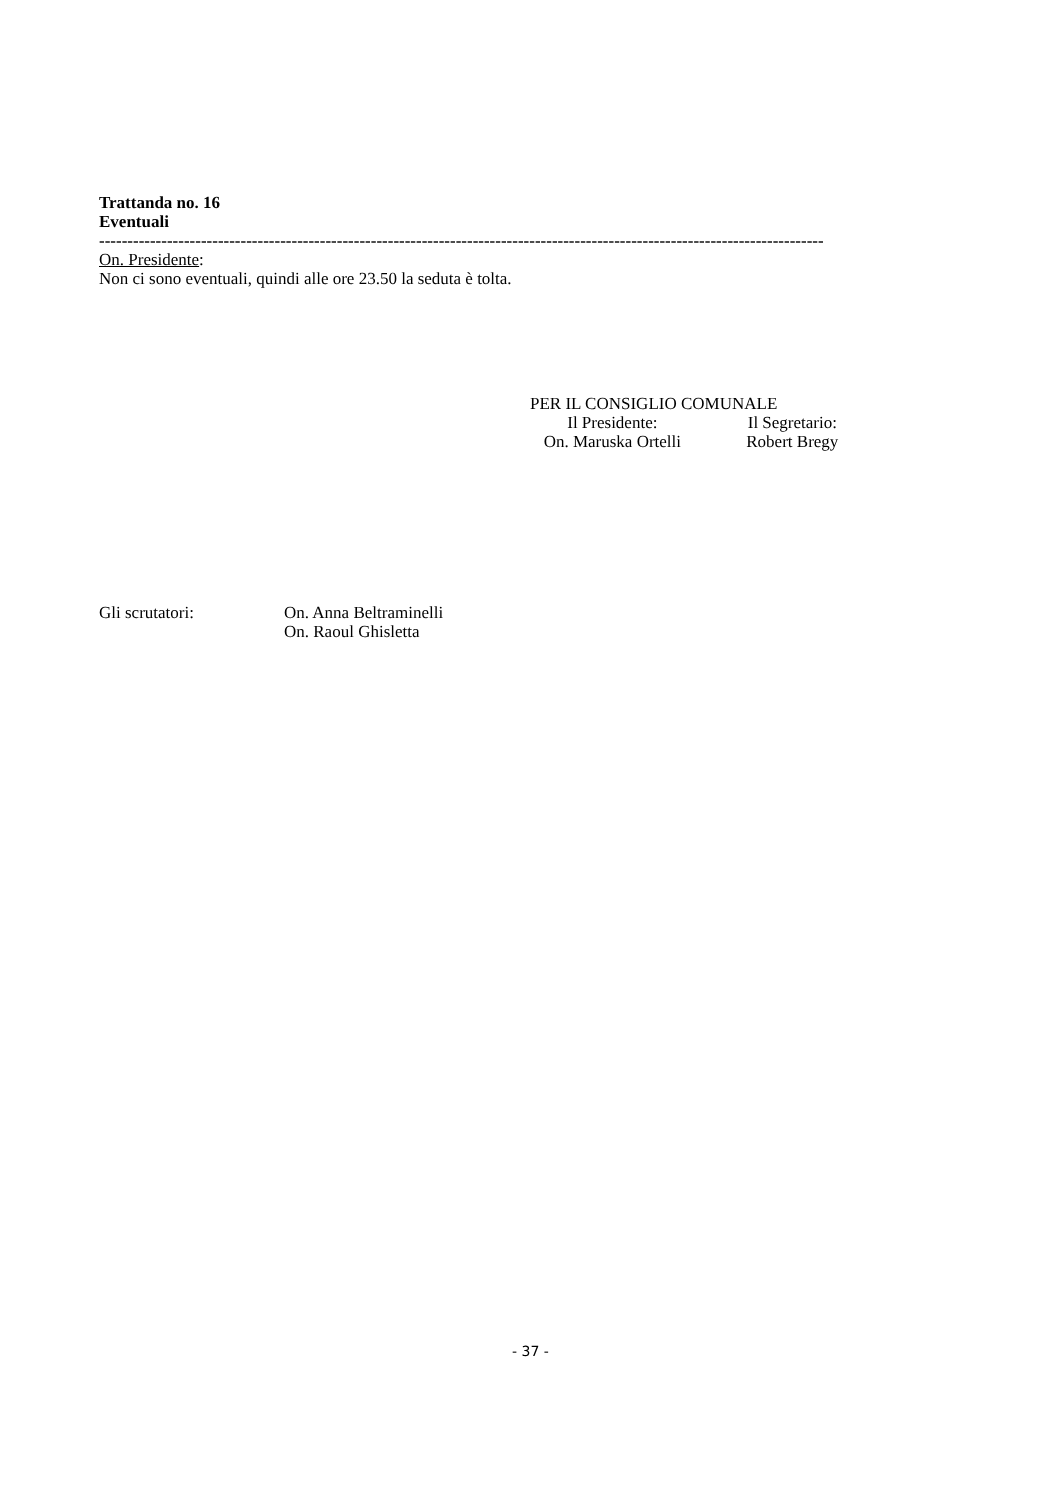Trattanda no. 16
Eventuali
--------------------------------------------------------------------------------------------------------------------------------
On. Presidente:
Non ci sono eventuali, quindi alle ore 23.50 la seduta è tolta.
PER IL CONSIGLIO COMUNALE
Il Presidente: Il Segretario:
On. Maruska Ortelli Robert Bregy
Gli scrutatori: On. Anna Beltraminelli
On. Raoul Ghisletta
- 37 -